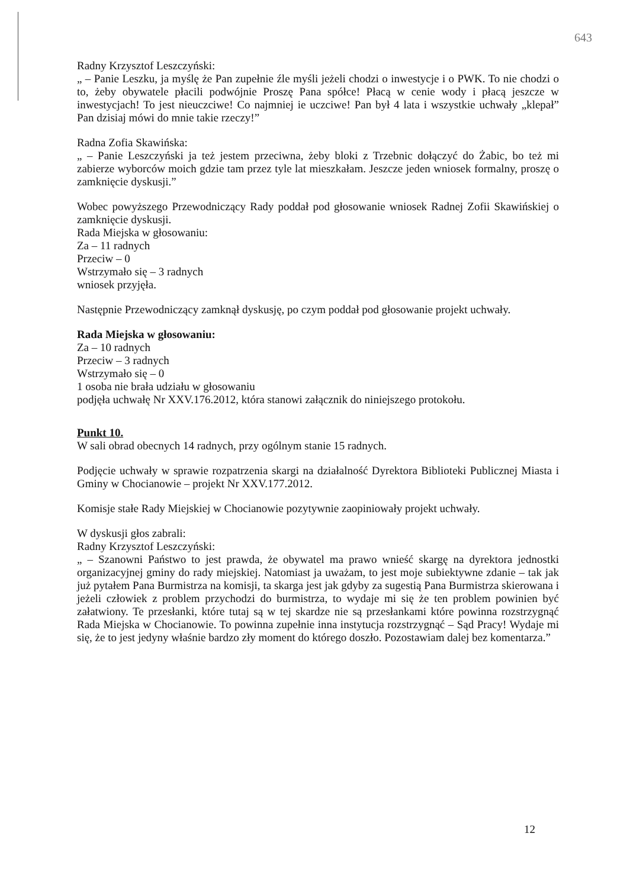643
Radny Krzysztof Leszczyński:
„ – Panie Leszku, ja myślę że Pan zupełnie źle myśli jeżeli chodzi o inwestycje i o PWK. To nie chodzi o to, żeby obywatele płacili podwójnie Proszę Pana spółce! Płacą w cenie wody i płacą jeszcze w inwestycjach! To jest nieuczciwe! Co najmniej ie uczciwe! Pan był 4 lata i wszystkie uchwały „klepał” Pan dzisiaj mówi do mnie takie rzeczy!”
Radna Zofia Skawińska:
„ – Panie Leszczyński ja też jestem przeciwna, żeby bloki z Trzebnic dołączyć do Żabic, bo też mi zabierze wyborców moich gdzie tam przez tyle lat mieszkałam. Jeszcze jeden wniosek formalny, proszę o zamknięcie dyskusji.”
Wobec powyższego Przewodniczący Rady poddał pod głosowanie wniosek Radnej Zofii Skawińskiej o zamknięcie dyskusji.
Rada Miejska w głosowaniu:
Za – 11 radnych
Przeciw – 0
Wstrzymało się – 3 radnych
wniosek przyjęła.
Następnie Przewodniczący zamknął dyskusję, po czym poddał pod głosowanie projekt uchwały.
Rada Miejska w głosowaniu:
Za – 10 radnych
Przeciw – 3 radnych
Wstrzymało się – 0
1 osoba nie brała udziału w głosowaniu
podjęła uchwałę Nr XXV.176.2012, która stanowi załącznik do niniejszego protokołu.
Punkt 10.
W sali obrad obecnych 14 radnych, przy ogólnym stanie 15 radnych.
Podjęcie uchwały w sprawie rozpatrzenia skargi na działalność Dyrektora Biblioteki Publicznej Miasta i Gminy w Chocianowie – projekt Nr XXV.177.2012.
Komisje stałe Rady Miejskiej w Chocianowie pozytywnie zaopiniowały projekt uchwały.
W dyskusji głos zabrali:
Radny Krzysztof Leszczyński:
„ – Szanowni Państwo to jest prawda, że obywatel ma prawo wnieść skargę na dyrektora jednostki organizacyjnej gminy do rady miejskiej. Natomiast ja uważam, to jest moje subiektywne zdanie – tak jak już pytałem Pana Burmistrza na komisji, ta skarga jest jak gdyby za sugestią Pana Burmistrza skierowana i jeżeli człowiek z problem przychodzi do burmistrza, to wydaje mi się że ten problem powinien być załatwiony. Te przesłanki, które tutaj są w tej skardze nie są przesłankami które powinna rozstrzygnąć Rada Miejska w Chocianowie. To powinna zupełnie inna instytucja rozstrzygnąć – Sąd Pracy! Wydaje mi się, że to jest jedyny właśnie bardzo zły moment do którego doszło. Pozostawiam dalej bez komentarza.”
12